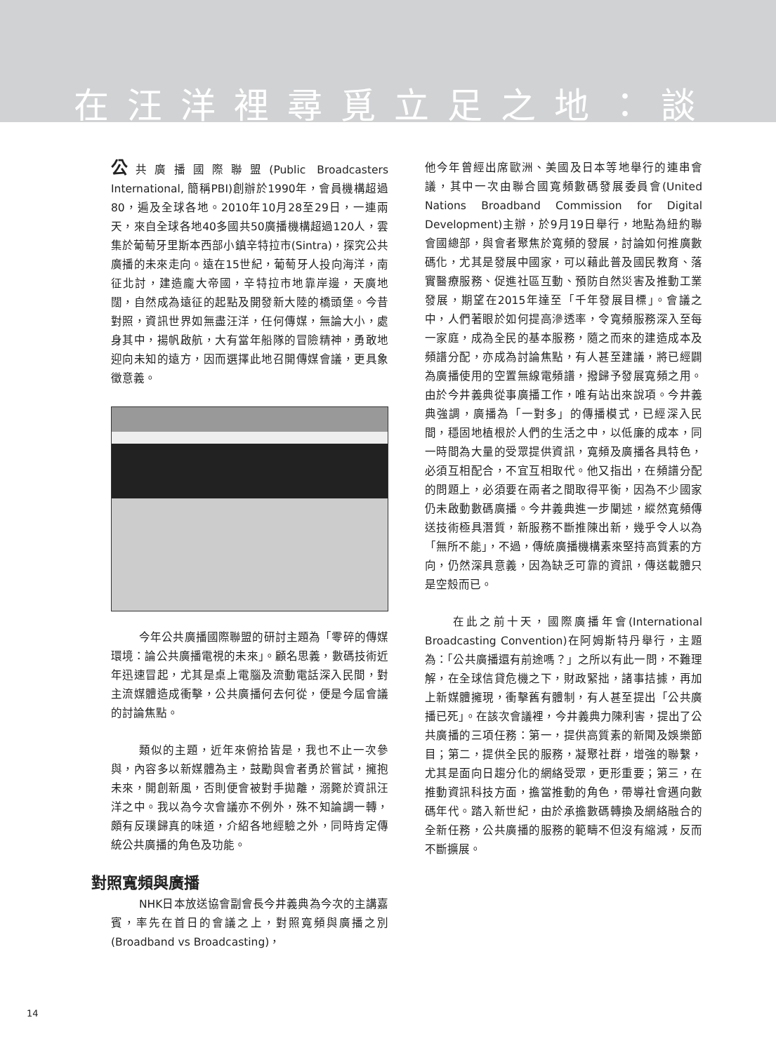在汪洋裡尋覓立足之地：談
公共廣播國際聯盟(Public Broadcasters International, 簡稱PBI)創辦於1990年，會員機構超過80，遍及全球各地。2010年10月28至29日，一連兩天，來自全球各地40多國共50廣播機構超過120人，雲集於葡萄牙里斯本西部小鎮辛特拉市(Sintra)，探究公共廣播的未來走向。遠在15世紀，葡萄牙人投向海洋，南征北討，建造龐大帝國，辛特拉市地靠岸邊，天廣地闊，自然成為遠征的起點及開發新大陸的橋頭堡。今昔對照，資訊世界如無盡汪洋，任何傳媒，無論大小，處身其中，揚帆啟航，大有當年船隊的冒險精神，勇敢地迎向未知的遠方，因而選擇此地召開傳媒會議，更具象徵意義。
今年公共廣播國際聯盟的研討主題為「零碎的傳媒環境：論公共廣播電視的未來」。顧名思義，數碼技術近年迅速冒起，尤其是桌上電腦及流動電話深入民間，對主流媒體造成衝擊，公共廣播何去何從，便是今屆會議的討論焦點。
類似的主題，近年來俯拾皆是，我也不止一次參與，內容多以新媒體為主，鼓勵與會者勇於嘗試，擁抱未來，開創新風，否則便會被對手拋離，溺斃於資訊汪洋之中。我以為今次會議亦不例外，殊不知論調一轉，頗有反璞歸真的味道，介紹各地經驗之外，同時肯定傳統公共廣播的角色及功能。
對照寬頻與廣播
NHK日本放送協會副會長今井義典為今次的主講嘉賓，率先在首日的會議之上，對照寬頻與廣播之別(Broadband vs Broadcasting)，
他今年曾經出席歐洲、美國及日本等地舉行的連串會議，其中一次由聯合國寬頻數碼發展委員會(United Nations Broadband Commission for Digital Development)主辦，於9月19日舉行，地點為紐約聯會國總部，與會者聚焦於寬頻的發展，討論如何推廣數碼化，尤其是發展中國家，可以藉此普及國民教育、落實醫療服務、促進社區互動、預防自然災害及推動工業發展，期望在2015年達至「千年發展目標」。會議之中，人們著眼於如何提高滲透率，令寬頻服務深入至每一家庭，成為全民的基本服務，隨之而來的建造成本及頻譜分配，亦成為討論焦點，有人甚至建議，將已經闢為廣播使用的空置無線電頻譜，撥歸予發展寬頻之用。由於今井義典從事廣播工作，唯有站出來說項。今井義典強調，廣播為「一對多」的傳播模式，已經深入民間，穩固地植根於人們的生活之中，以低廉的成本，同一時間為大量的受眾提供資訊，寬頻及廣播各具特色，必須互相配合，不宜互相取代。他又指出，在頻譜分配的問題上，必須要在兩者之間取得平衡，因為不少國家仍未啟動數碼廣播。今井義典進一步闡述，縱然寬頻傳送技術極具潛質，新服務不斷推陳出新，幾乎令人以為「無所不能」，不過，傳統廣播機構素來堅持高質素的方向，仍然深具意義，因為缺乏可靠的資訊，傳送載體只是空殼而已。
在此之前十天，國際廣播年會(International Broadcasting Convention)在阿姆斯特丹舉行，主題為：「公共廣播還有前途嗎？」之所以有此一問，不難理解，在全球信貸危機之下，財政緊拙，諸事拮據，再加上新媒體擁現，衝擊舊有體制，有人甚至提出「公共廣播已死」。在該次會議裡，今井義典力陳利害，提出了公共廣播的三項任務：第一，提供高質素的新聞及娛樂節目；第二，提供全民的服務，凝聚社群，增強的聯繫，尤其是面向日趨分化的網絡受眾，更形重要；第三，在推動資訊科技方面，擔當推動的角色，帶導社會邁向數碼年代。踏入新世紀，由於承擔數碼轉換及網絡融合的全新任務，公共廣播的服務的範疇不但沒有縮減，反而不斷擴展。
14